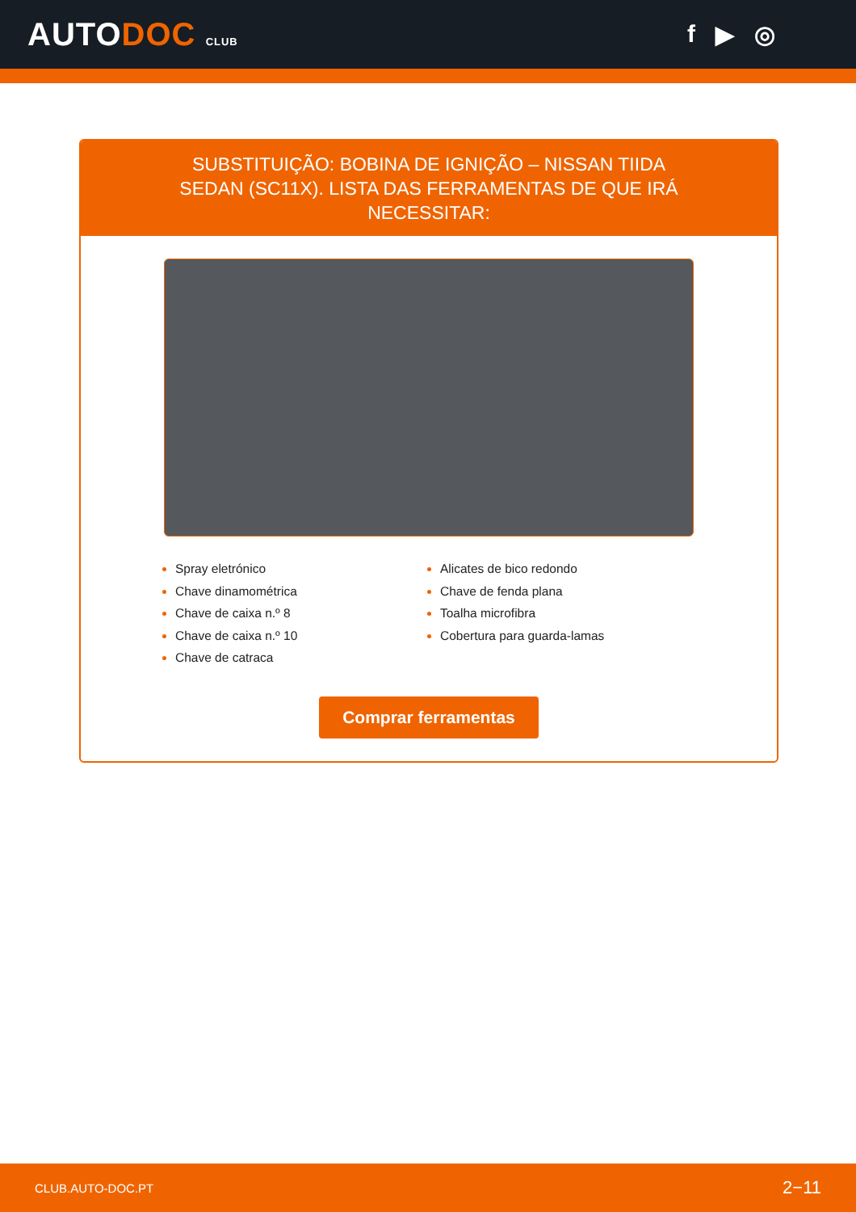AUTODOC CLUB
f ▶ ◎
SUBSTITUIÇÃO: BOBINA DE IGNIÇÃO – NISSAN TIIDA SEDAN (SC11X). LISTA DAS FERRAMENTAS DE QUE IRÁ NECESSITAR:
Spray eletrónico
Chave dinamométrica
Chave de caixa n.º 8
Chave de caixa n.º 10
Chave de catraca
Alicates de bico redondo
Chave de fenda plana
Toalha microfibra
Cobertura para guarda-lamas
Comprar ferramentas
CLUB.AUTO-DOC.PT 2−11